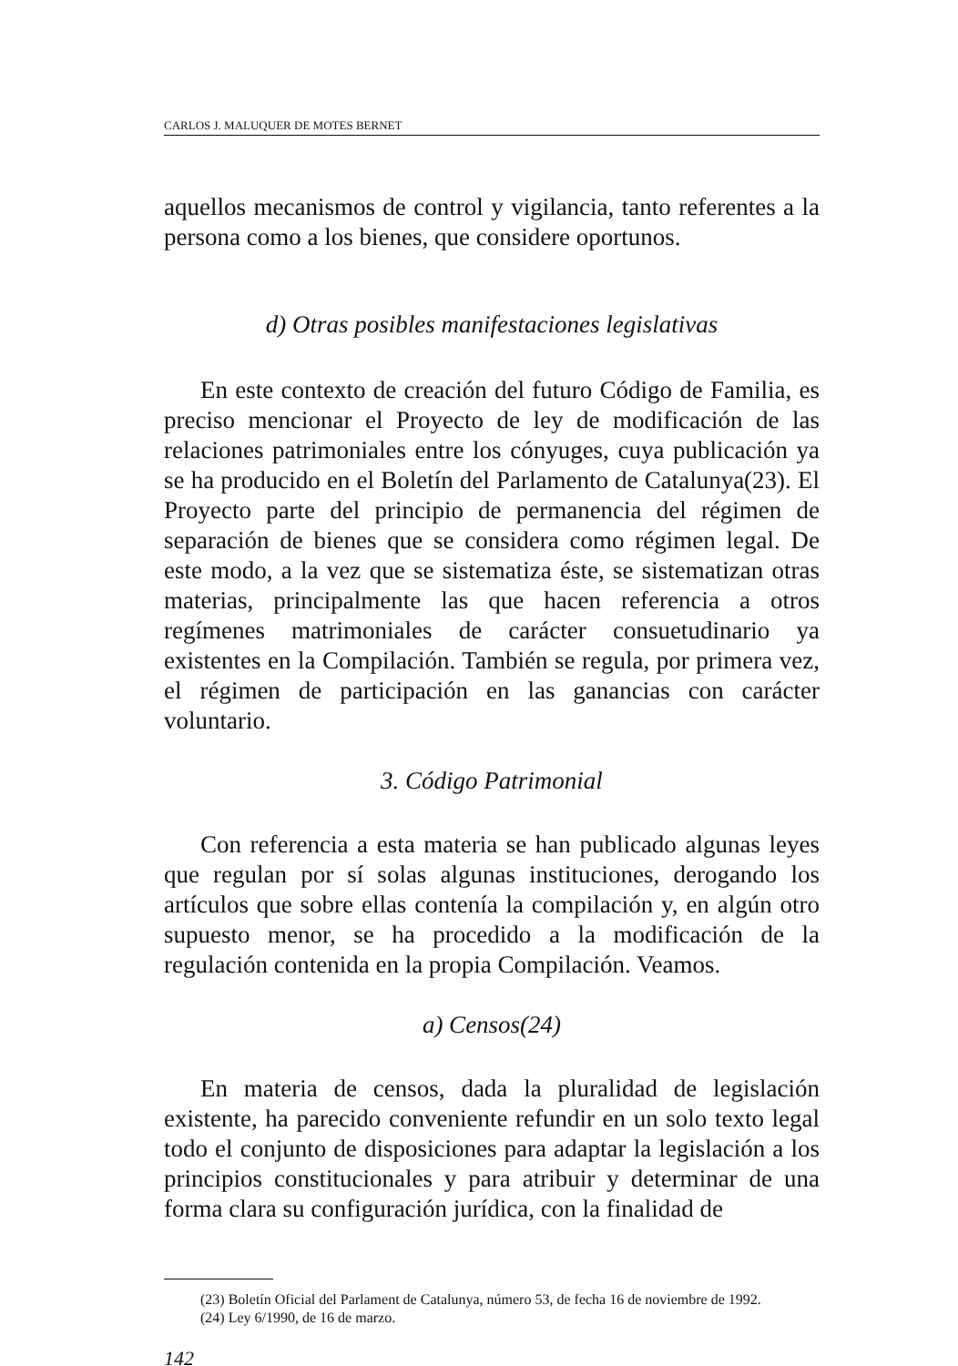CARLOS J. MALUQUER DE MOTES BERNET
aquellos mecanismos de control y vigilancia, tanto referentes a la persona como a los bienes, que considere oportunos.
d) Otras posibles manifestaciones legislativas
En este contexto de creación del futuro Código de Familia, es preciso mencionar el Proyecto de ley de modificación de las relaciones patrimoniales entre los cónyuges, cuya publicación ya se ha producido en el Boletín del Parlamento de Catalunya(23). El Proyecto parte del principio de permanencia del régimen de separación de bienes que se considera como régimen legal. De este modo, a la vez que se sistematiza éste, se sistematizan otras materias, principalmente las que hacen referencia a otros regímenes matrimoniales de carácter consuetudinario ya existentes en la Compilación. También se regula, por primera vez, el régimen de participación en las ganancias con carácter voluntario.
3. Código Patrimonial
Con referencia a esta materia se han publicado algunas leyes que regulan por sí solas algunas instituciones, derogando los artículos que sobre ellas contenía la compilación y, en algún otro supuesto menor, se ha procedido a la modificación de la regulación contenida en la propia Compilación. Veamos.
a) Censos(24)
En materia de censos, dada la pluralidad de legislación existente, ha parecido conveniente refundir en un solo texto legal todo el conjunto de disposiciones para adaptar la legislación a los principios constitucionales y para atribuir y determinar de una forma clara su configuración jurídica, con la finalidad de
(23) Boletín Oficial del Parlament de Catalunya, número 53, de fecha 16 de noviembre de 1992.
(24) Ley 6/1990, de 16 de marzo.
142